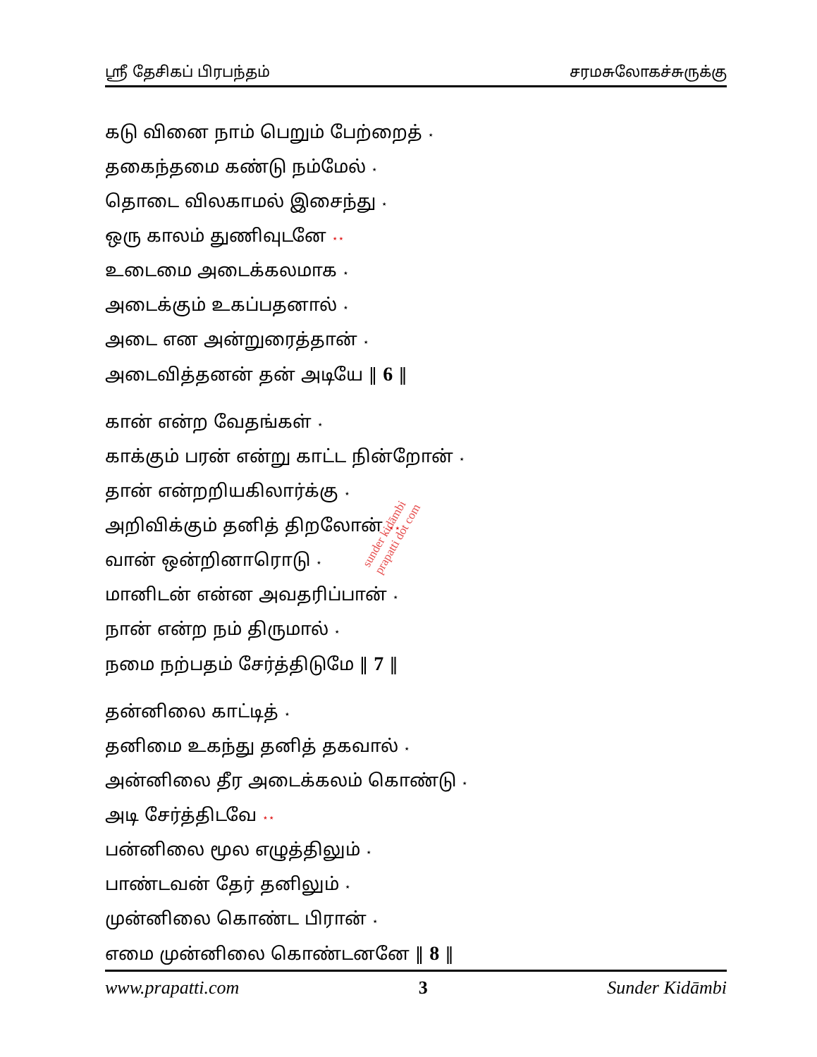ஸ்ரீ தேசிகப் பிரபந்தம் சரமசுலோகச்சுருக்கு
கடு வினை நாம் பெறும் பேற்றைத் ⋆
தகைந்தமை கண்டு நம்மேல் ⋆
தொடை விலகாமல் இசைந்து ⋆
ஒரு காலம் துணிவுடனே ⋆⋆
உடைமை அடைக்கலமாக ⋆
அடைக்கும் உகப்பதனால் ⋆
அடை என அன்றுரைத்தான் ⋆
அடைவித்தனன் தன் அடியே ‖ 6 ‖
கான் என்ற வேதங்கள் ⋆
காக்கும் பரன் என்று காட்ட நின்றோன் ⋆
தான் என்றறியகிலார்க்கு ⋆
அறிவிக்கும் தனித் திறலோன் ⋆⋆
வான் ஒன்றினாரொடு ⋆
மானிடன் என்ன அவதரிப்பான் ⋆
நான் என்ற நம் திருமால் ⋆
நமை நற்பதம் சேர்த்திடுமே ‖ 7 ‖
தன்னிலை காட்டித் ⋆
தனிமை உகந்து தனித் தகவால் ⋆
அன்னிலை தீர அடைக்கலம் கொண்டு ⋆
அடி சேர்த்திடவே ⋆⋆
பன்னிலை மூல எழுத்திலும் ⋆
பாண்டவன் தேர் தனிலும் ⋆
முன்னிலை கொண்ட பிரான் ⋆
எமை முன்னிலை கொண்டனனே ‖ 8 ‖
sunder kidāmbi
prapatti dot com
www.prapatti.com 3 Sunder Kidāmbi